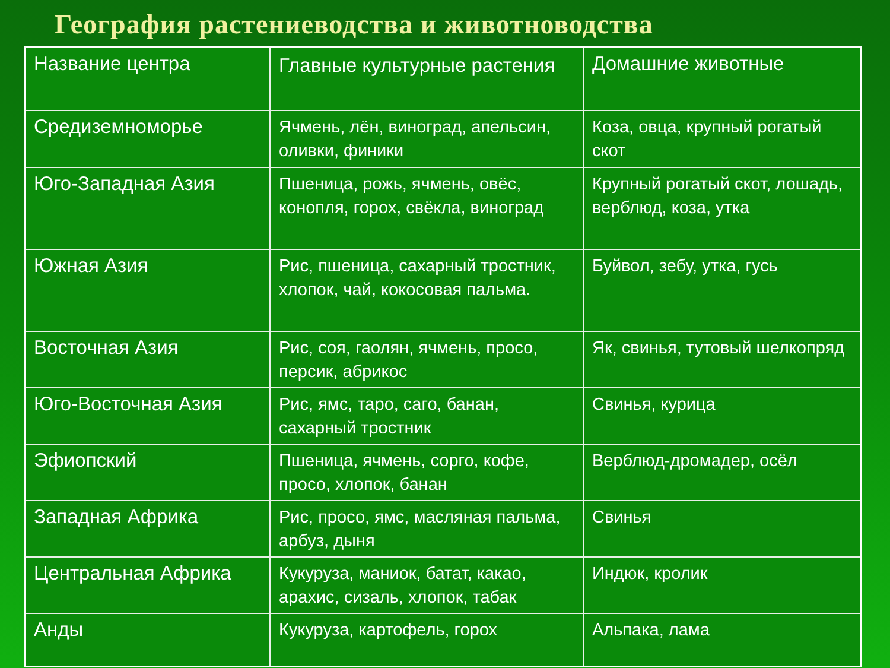География растениеводства и животноводства
| Название центра | Главные культурные растения | Домашние животные |
| Средиземноморье | Ячмень, лён, виноград, апельсин, оливки, финики | Коза, овца, крупный рогатый скот |
| Юго-Западная Азия | Пшеница, рожь, ячмень, овёс, конопля, горох, свёкла, виноград | Крупный рогатый скот, лошадь, верблюд, коза, утка |
| Южная Азия | Рис, пшеница, сахарный тростник, хлопок, чай, кокосовая пальма. | Буйвол, зебу, утка, гусь |
| Восточная Азия | Рис, соя, гаолян, ячмень, просо, персик, абрикос | Як, свинья, тутовый шелкопряд |
| Юго-Восточная Азия | Рис, ямс, таро, саго, банан, сахарный тростник | Свинья, курица |
| Эфиопский | Пшеница, ячмень, сорго, кофе, просо, хлопок, банан | Верблюд-дромадер, осёл |
| Западная Африка | Рис, просо, ямс, масляная пальма, арбуз, дыня | Свинья |
| Центральная Африка | Кукуруза, маниок, батат, какао, арахис, сизаль, хлопок, табак | Индюк, кролик |
| Анды | Кукуруза, картофель, горох | Альпака, лама |